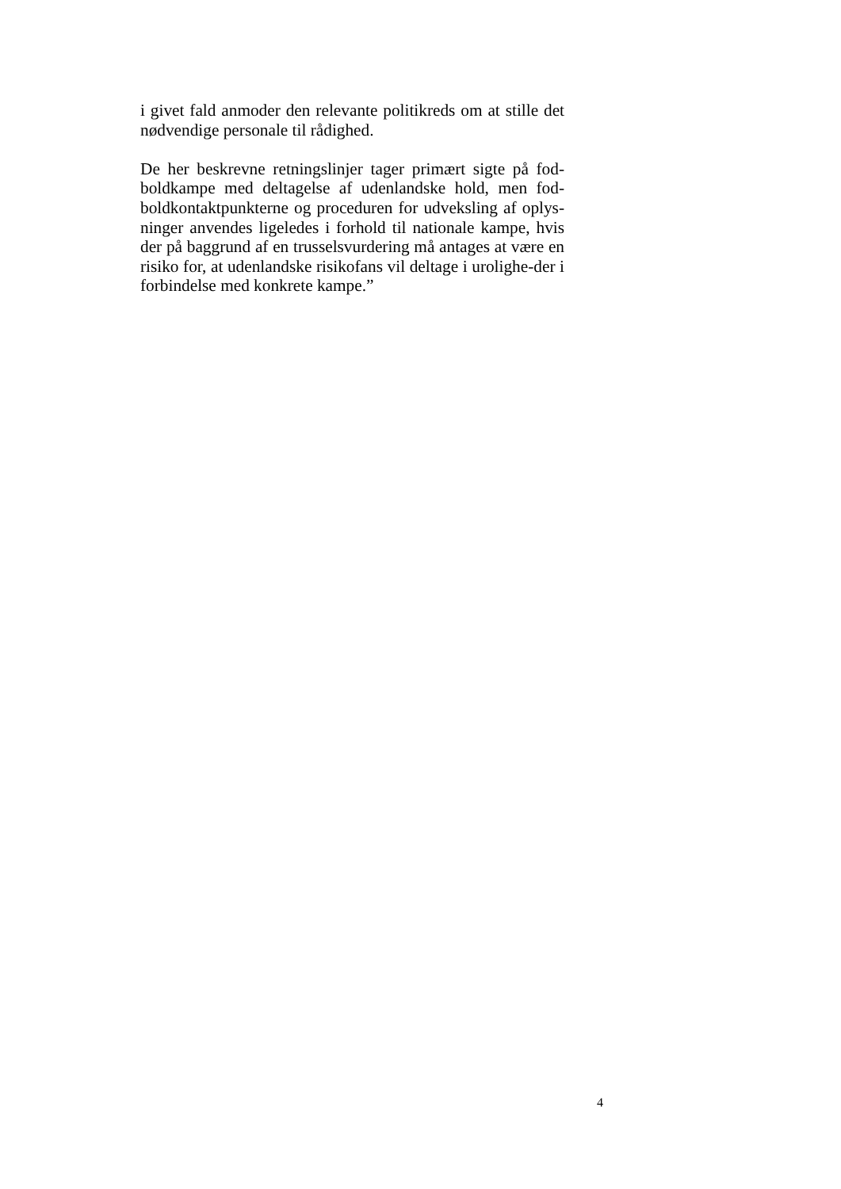i givet fald anmoder den relevante politikreds om at stille det nødvendige personale til rådighed.
De her beskrevne retningslinjer tager primært sigte på fod-boldkampe med deltagelse af udenlandske hold, men fod-boldkontaktpunkterne og proceduren for udveksling af oplys-ninger anvendes ligeledes i forhold til nationale kampe, hvis der på baggrund af en trusselsvurdering må antages at være en risiko for, at udenlandske risikofans vil deltage i urolighe-der i forbindelse med konkrete kampe.”
4